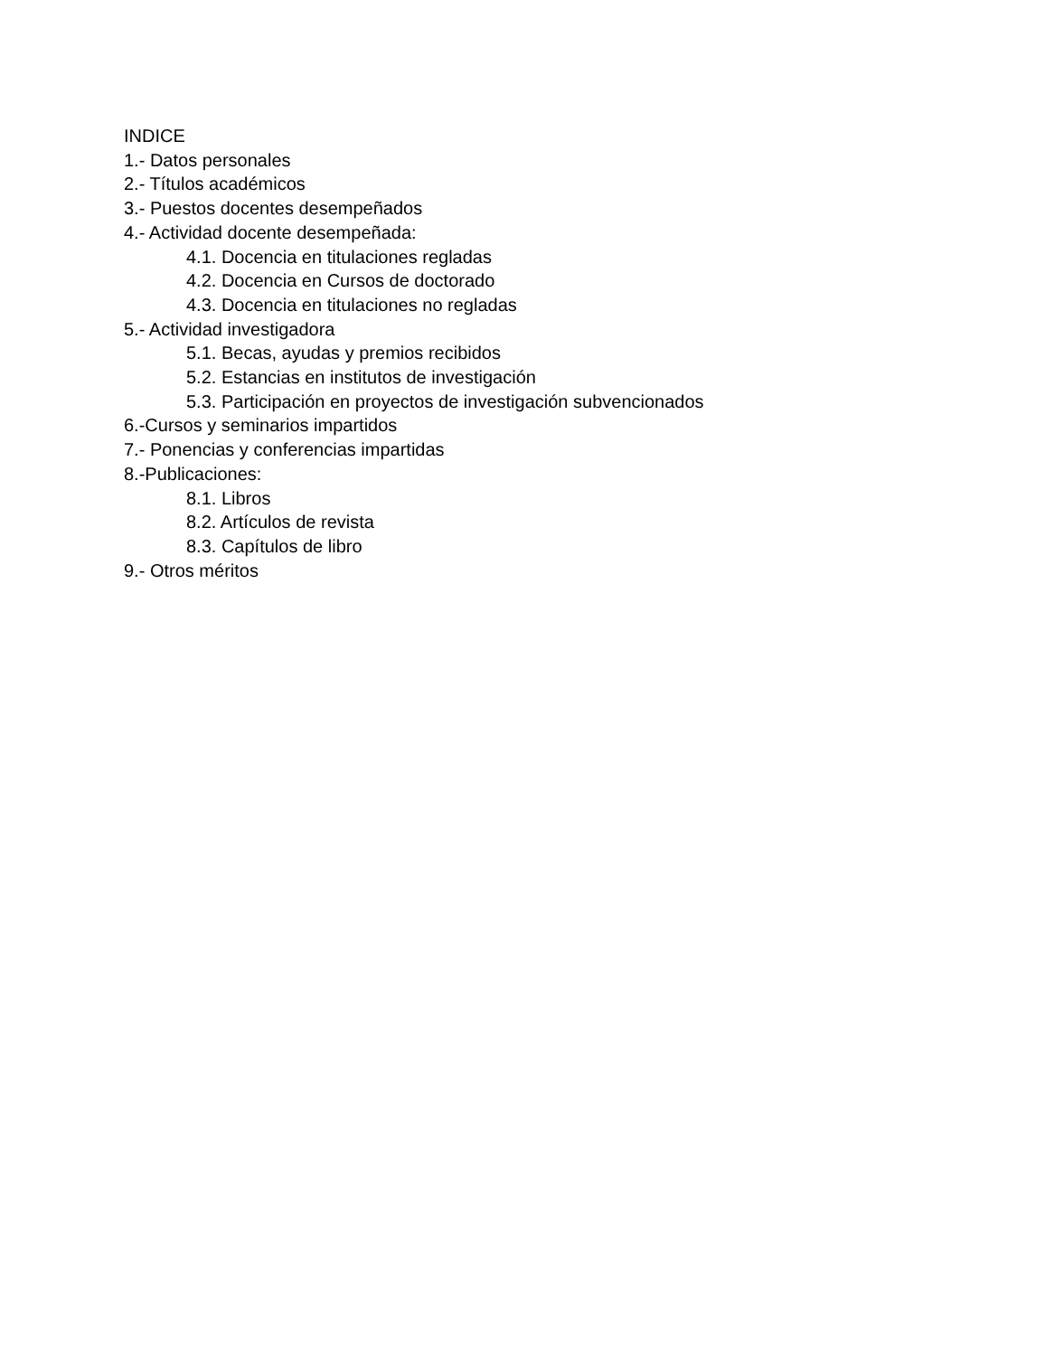INDICE
1.- Datos personales
2.- Títulos académicos
3.- Puestos docentes desempeñados
4.- Actividad docente desempeñada:
4.1. Docencia en titulaciones regladas
4.2. Docencia en Cursos de doctorado
4.3. Docencia en titulaciones no regladas
5.- Actividad investigadora
5.1. Becas, ayudas y premios recibidos
5.2. Estancias en institutos de investigación
5.3. Participación en proyectos de investigación subvencionados
6.-Cursos y seminarios impartidos
7.- Ponencias y conferencias impartidas
8.-Publicaciones:
8.1. Libros
8.2. Artículos de revista
8.3. Capítulos de libro
9.- Otros méritos